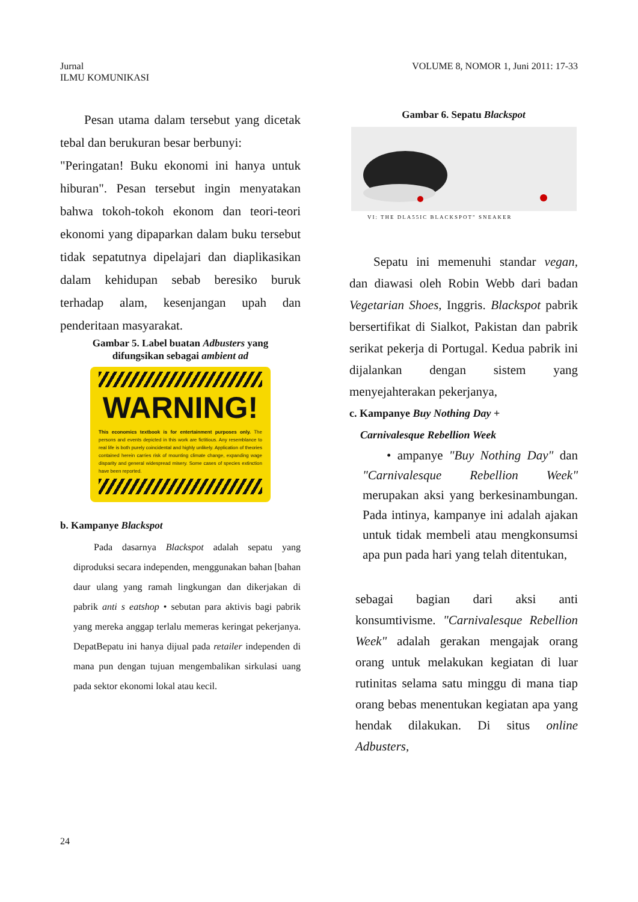Jurnal
ILMU KOMUNIKASI
VOLUME 8, NOMOR 1, Juni 2011: 17-33
Pesan utama dalam tersebut yang dicetak tebal dan berukuran besar berbunyi:
"Peringatan! Buku ekonomi ini hanya untuk hiburan". Pesan tersebut ingin menyatakan bahwa tokoh-tokoh ekonom dan teori-teori ekonomi yang dipaparkan dalam buku tersebut tidak sepatutnya dipelajari dan diaplikasikan dalam kehidupan sebab beresiko buruk terhadap alam, kesenjangan upah dan penderitaan masyarakat.
Gambar 5. Label buatan Adbusters yang
difungsikan sebagai ambient ad
WARNING!
This economics textbook is for entertainment purposes only. The persons and events depicted in this work are fictitious. Any resemblance to real life is both purely coincidental and highly unlikely. Application of theories contained herein carries risk of mounting climate change, expanding wage disparity and general widespread misery. Some cases of species extinction have been reported.
b. Kampanye Blackspot
Pada dasarnya Blackspot adalah sepatu yang diproduksi secara independen, menggunakan bahan [bahan daur ulang yang ramah lingkungan dan dikerjakan di pabrik anti s eatshop • sebutan para aktivis bagi pabrik yang mereka anggap terlalu memeras keringat pekerjanya. DepatBepatu ini hanya dijual pada retailer independen di mana pun dengan tujuan mengembalikan sirkulasi uang pada sektor ekonomi lokal atau kecil.
Gambar 6. Sepatu Blackspot
VI: THE DLA55IC BLACKSPOT" SNEAKER
Sepatu ini memenuhi standar vegan, dan diawasi oleh Robin Webb dari badan Vegetarian Shoes, Inggris. Blackspot pabrik bersertifikat di Sialkot, Pakistan dan pabrik serikat pekerja di Portugal. Kedua pabrik ini dijalankan dengan sistem yang menyejahterakan pekerjanya,
c. Kampanye Buy Nothing Day +
Carnivalesque Rebellion Week
• ampanye "Buy Nothing Day" dan "Carnivalesque Rebellion Week" merupakan aksi yang berkesinambungan. Pada intinya, kampanye ini adalah ajakan untuk tidak membeli atau mengkonsumsi apa pun pada hari yang telah ditentukan,
sebagai bagian dari aksi anti konsumtivisme. "Carnivalesque Rebellion Week" adalah gerakan mengajak orang orang untuk melakukan kegiatan di luar rutinitas selama satu minggu di mana tiap orang bebas menentukan kegiatan apa yang hendak dilakukan. Di situs online Adbusters,
24